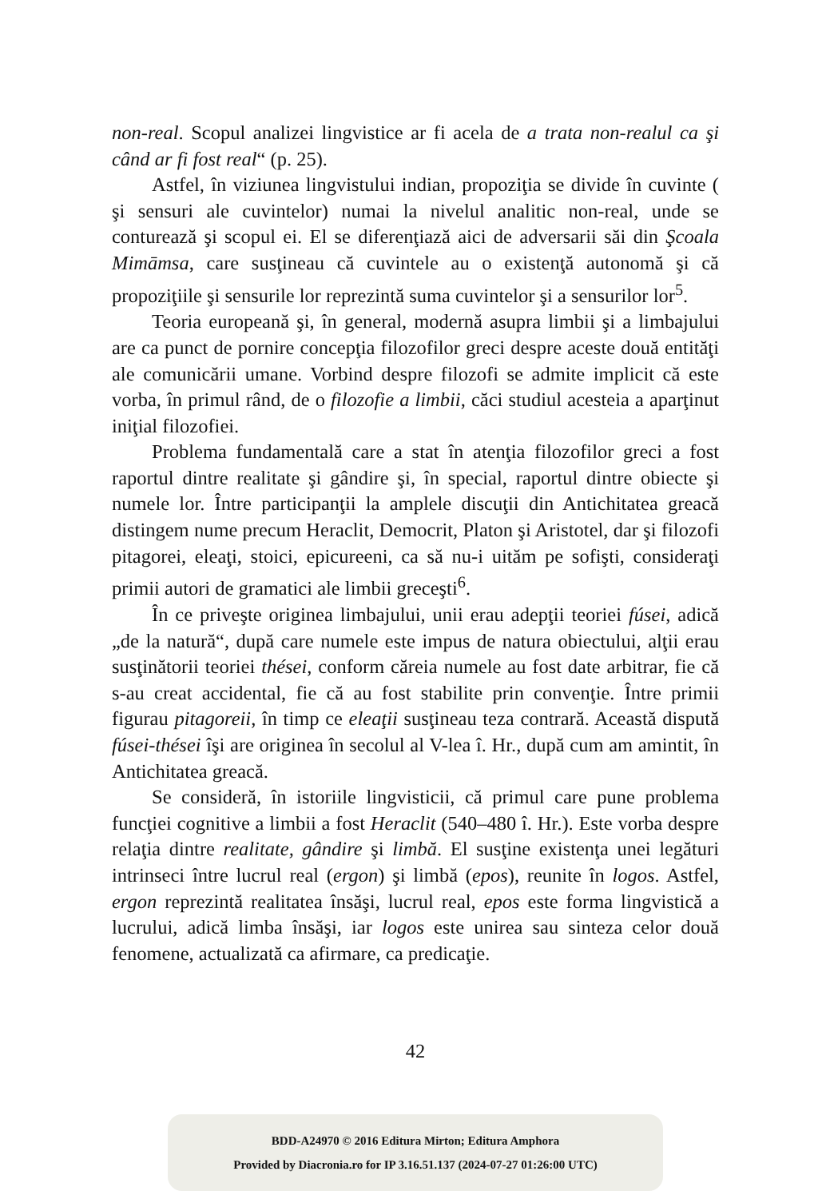non-real. Scopul analizei lingvistice ar fi acela de a trata non-realul ca şi când ar fi fost real“ (p. 25).
Astfel, în viziunea lingvistului indian, propoziţia se divide în cuvinte ( şi sensuri ale cuvintelor) numai la nivelul analitic non-real, unde se conturează şi scopul ei. El se diferenţiază aici de adversarii săi din Şcoala Mimāmsa, care susţineau că cuvintele au o existenţă autonomă şi că propoziţiile şi sensurile lor reprezintă suma cuvintelor şi a sensurilor lor<sup>5</sup>.
Teoria europeană şi, în general, modernă asupra limbii şi a limbajului are ca punct de pornire concepţia filozofilor greci despre aceste două entităţi ale comunicării umane. Vorbind despre filozofi se admite implicit că este vorba, în primul rând, de o filozofie a limbii, căci studiul acesteia a aparţinut iniţial filozofiei.
Problema fundamentală care a stat în atenţia filozofilor greci a fost raportul dintre realitate şi gândire şi, în special, raportul dintre obiecte şi numele lor. Între participanţii la amplele discuţii din Antichitatea greacă distingem nume precum Heraclit, Democrit, Platon şi Aristotel, dar şi filozofi pitagorei, eleaţi, stoici, epicureeni, ca să nu-i uităm pe sofişti, consideraţi primii autori de gramatici ale limbii greceşti<sup>6</sup>.
În ce priveşte originea limbajului, unii erau adepţii teoriei fúsei, adică „de la natură“, după care numele este impus de natura obiectului, alţii erau susţinătorii teoriei thései, conform căreia numele au fost date arbitrar, fie că s-au creat accidental, fie că au fost stabilite prin convenţie. Între primii figurau pitagoreii, în timp ce eleaţii susţineau teza contrară. Această dispută fúsei-thései îşi are originea în secolul al V-lea î. Hr., după cum am amintit, în Antichitatea greacă.
Se consideră, în istoriile lingvisticii, că primul care pune problema funcţiei cognitive a limbii a fost Heraclit (540–480 î. Hr.). Este vorba despre relaţia dintre realitate, gândire şi limbă. El susţine existenţa unei legături intrinseci între lucrul real (ergon) şi limbă (epos), reunite în logos. Astfel, ergon reprezintă realitatea însăşi, lucrul real, epos este forma lingvistică a lucrului, adică limba însăşi, iar logos este unirea sau sinteza celor două fenomene, actualizată ca afirmare, ca predicaţie.
42
BDD-A24970 © 2016 Editura Mirton; Editura Amphora
Provided by Diacronia.ro for IP 3.16.51.137 (2024-07-27 01:26:00 UTC)